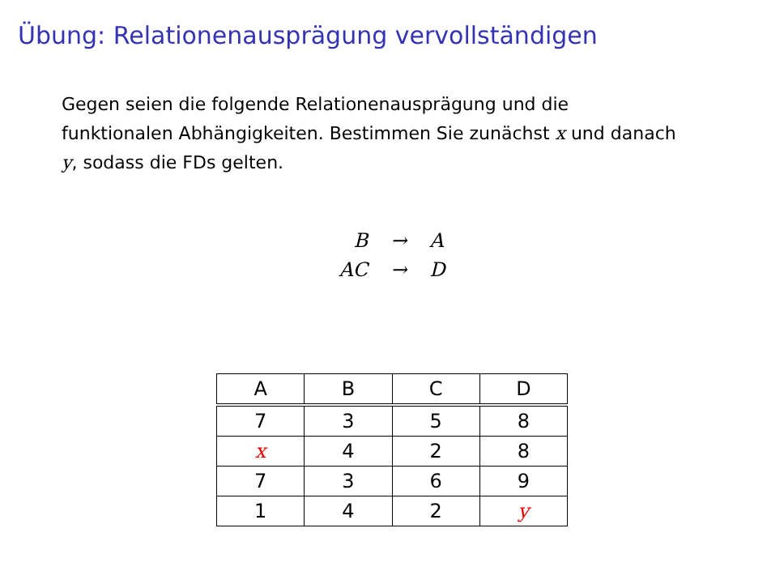Übung: Relationenausprägung vervollständigen
Gegen seien die folgende Relationenausprägung und die funktionalen Abhängigkeiten. Bestimmen Sie zunächst x und danach y, sodass die FDs gelten.
| B | → | A |
| AC | → | D |
| A | B | C | D |
| --- | --- | --- | --- |
| 7 | 3 | 5 | 8 |
| x | 4 | 2 | 8 |
| 7 | 3 | 6 | 9 |
| 1 | 4 | 2 | y |